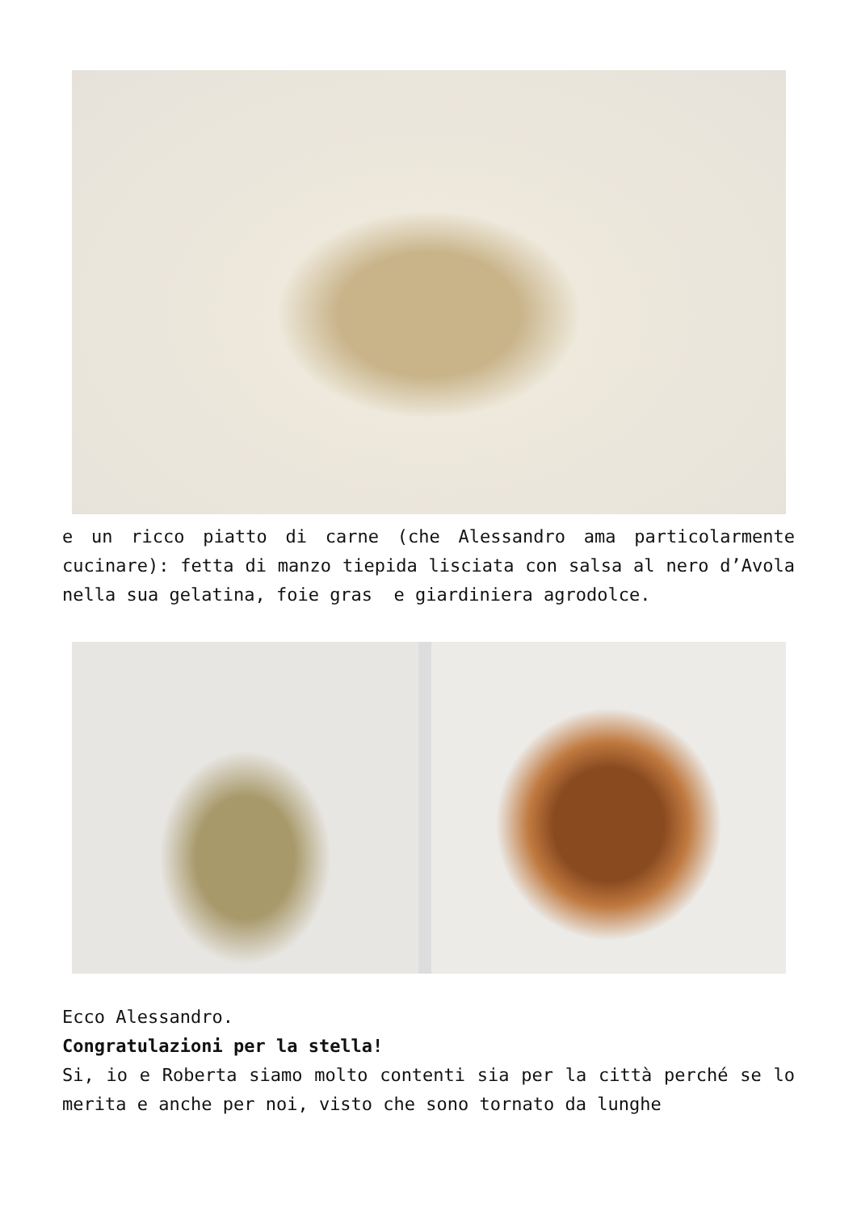e un ricco piatto di carne (che Alessandro ama particolarmente cucinare): fetta di manzo tiepida lisciata con salsa al nero d’Avola nella sua gelatina, foie gras e giardiniera agrodolce.
Ecco Alessandro.
Congratulazioni per la stella!
Si, io e Roberta siamo molto contenti sia per la città perché se lo merita e anche per noi, visto che sono tornato da lunghe